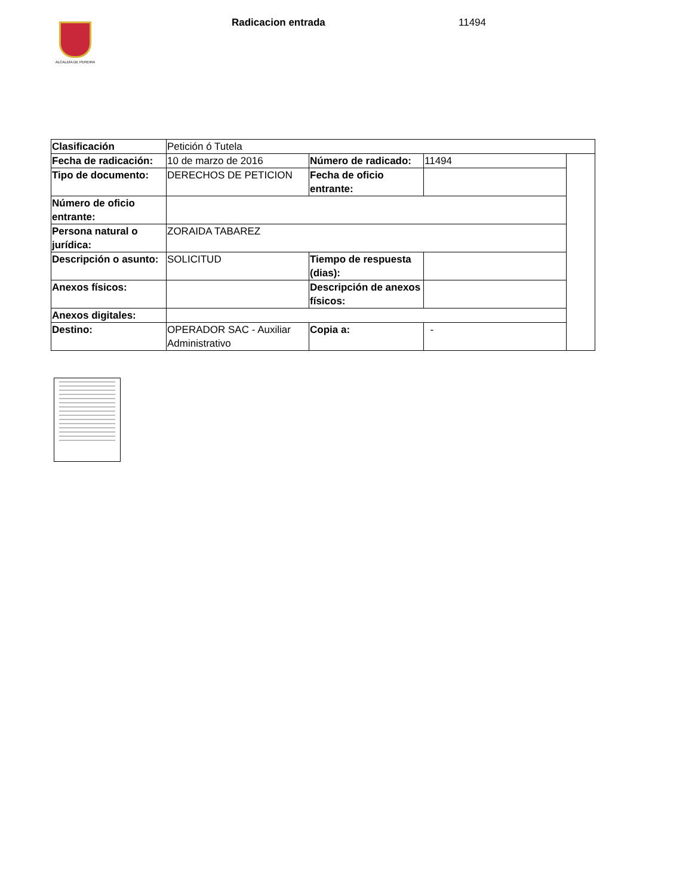ALCALDÍA DE PEREIRA
Radicacion entrada 11494
| Clasificación | Petición ó Tutela | | | |
| Fecha de radicación: | 10 de marzo de 2016 | Número de radicado: | 11494 | |
| Tipo de documento: | DERECHOS DE PETICION | Fecha de oficio entrante: | | |
| Número de oficio entrante: | | | | |
| Persona natural o jurídica: | ZORAIDA TABAREZ | | | |
| Descripción o asunto: | SOLICITUD | Tiempo de respuesta (dias): | | |
| Anexos físicos: | | Descripción de anexos físicos: | | |
| Anexos digitales: | | | | |
| Destino: | OPERADOR SAC - Auxiliar Administrativo | Copia a: | - | |